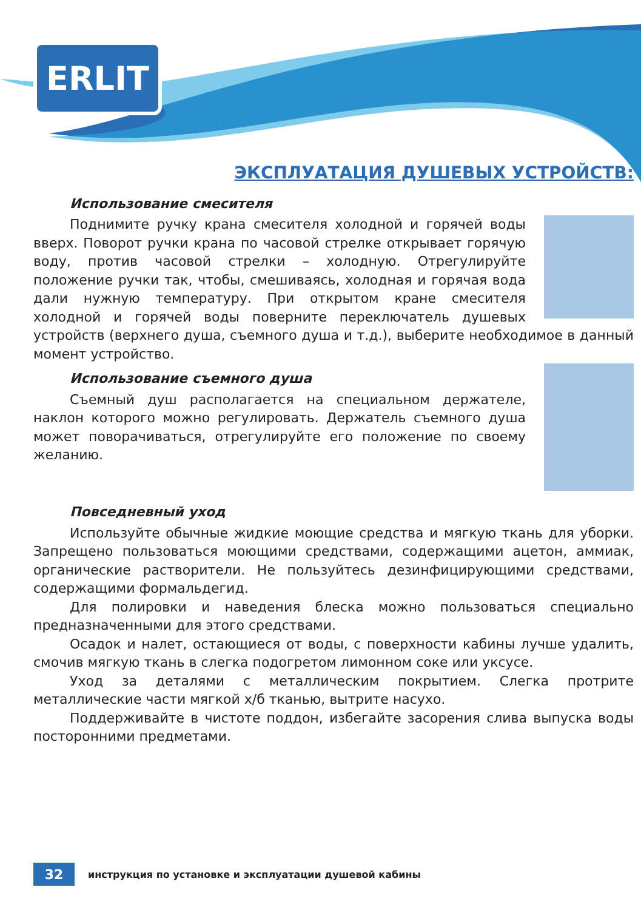ERLIT
ЭКСПЛУАТАЦИЯ ДУШЕВЫХ УСТРОЙСТВ:
Использование смесителя
Поднимите ручку крана смесителя холодной и горячей воды вверх. Поворот ручки крана по часовой стрелке открывает горячую воду, против часовой стрелки – холодную. Отрегулируйте положение ручки так, чтобы, смешиваясь, холодная и горячая вода дали нужную температуру. При открытом кране смесителя холодной и горячей воды поверните переключатель душевых устройств (верхнего душа, съемного душа и т.д.), выберите необходимое в данный момент устройство.
Использование съемного душа
Съемный душ располагается на специальном держателе, наклон которого можно регулировать. Держатель съемного душа может поворачиваться, отрегулируйте его положение по своему желанию.
Повседневный уход
Используйте обычные жидкие моющие средства и мягкую ткань для уборки. Запрещено пользоваться моющими средствами, содержащими ацетон, аммиак, органические растворители. Не пользуйтесь дезинфицирующими средствами, содержащими формальдегид.
Для полировки и наведения блеска можно пользоваться специально предназначенными для этого средствами.
Осадок и налет, остающиеся от воды, с поверхности кабины лучше удалить, смочив мягкую ткань в слегка подогретом лимонном соке или уксусе.
Уход за деталями с металлическим покрытием. Слегка протрите металлические части мягкой х/б тканью, вытрите насухо.
Поддерживайте в чистоте поддон, избегайте засорения слива выпуска воды посторонними предметами.
32
инструкция по установке и эксплуатации душевой кабины